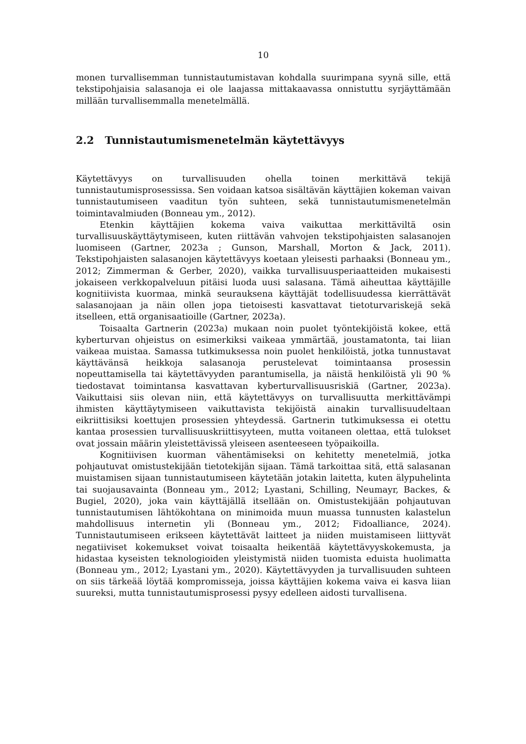10
monen turvallisemman tunnistautumistavan kohdalla suurimpana syynä sille, että tekstipohjaisia salasanoja ei ole laajassa mittakaavassa onnistuttu syrjäyttämään millään turvallisemmalla menetelmällä.
2.2 Tunnistautumismenetelmän käytettävyys
Käytettävyys on turvallisuuden ohella toinen merkittävä tekijä tunnistautumisprosessissa. Sen voidaan katsoa sisältävän käyttäjien kokeman vaivan tunnistautumiseen vaaditun työn suhteen, sekä tunnistautumismenetelmän toimintavalmiuden (Bonneau ym., 2012).
Etenkin käyttäjien kokema vaiva vaikuttaa merkittäviltä osin turvallisuuskäyttäytymiseen, kuten riittävän vahvojen tekstipohjaisten salasanojen luomiseen (Gartner, 2023a ; Gunson, Marshall, Morton & Jack, 2011). Tekstipohjaisten salasanojen käytettävyys koetaan yleisesti parhaaksi (Bonneau ym., 2012; Zimmerman & Gerber, 2020), vaikka turvallisuusperiaatteiden mukaisesti jokaiseen verkkopalveluun pitäisi luoda uusi salasana. Tämä aiheuttaa käyttäjille kognitiivista kuormaa, minkä seurauksena käyttäjät todellisuudessa kierrättävät salasanojaan ja näin ollen jopa tietoisesti kasvattavat tietoturvariskejä sekä itselleen, että organisaatioille (Gartner, 2023a).
Toisaalta Gartnerin (2023a) mukaan noin puolet työntekijöistä kokee, että kyberturvan ohjeistus on esimerkiksi vaikeaa ymmärtää, joustamatonta, tai liian vaikeaa muistaa. Samassa tutkimuksessa noin puolet henkilöistä, jotka tunnustavat käyttävänsä heikkoja salasanoja perustelevat toimintaansa prosessin nopeuttamisella tai käytettävyyden parantumisella, ja näistä henkilöistä yli 90 % tiedostavat toimintansa kasvattavan kyberturvallisuusriskiä (Gartner, 2023a). Vaikuttaisi siis olevan niin, että käytettävyys on turvallisuutta merkittävämpi ihmisten käyttäytymiseen vaikuttavista tekijöistä ainakin turvallisuudeltaan eikriittisiksi koettujen prosessien yhteydessä. Gartnerin tutkimuksessa ei otettu kantaa prosessien turvallisuuskriittisyyteen, mutta voitaneen olettaa, että tulokset ovat jossain määrin yleistettävissä yleiseen asenteeseen työpaikoilla.
Kognitiivisen kuorman vähentämiseksi on kehitetty menetelmiä, jotka pohjautuvat omistustekijään tietotekijän sijaan. Tämä tarkoittaa sitä, että salasanan muistamisen sijaan tunnistautumiseen käytetään jotakin laitetta, kuten älypuhelinta tai suojausavainta (Bonneau ym., 2012; Lyastani, Schilling, Neumayr, Backes, & Bugiel, 2020), joka vain käyttäjällä itsellään on. Omistustekijään pohjautuvan tunnistautumisen lähtökohtana on minimoida muun muassa tunnusten kalastelun mahdollisuus internetin yli (Bonneau ym., 2012; Fidoalliance, 2024). Tunnistautumiseen erikseen käytettävät laitteet ja niiden muistamiseen liittyvät negatiiviset kokemukset voivat toisaalta heikentää käytettävyyskokemusta, ja hidastaa kyseisten teknologioiden yleistymistä niiden tuomista eduista huolimatta (Bonneau ym., 2012; Lyastani ym., 2020). Käytettävyyden ja turvallisuuden suhteen on siis tärkeää löytää kompromisseja, joissa käyttäjien kokema vaiva ei kasva liian suureksi, mutta tunnistautumisprosessi pysyy edelleen aidosti turvallisena.